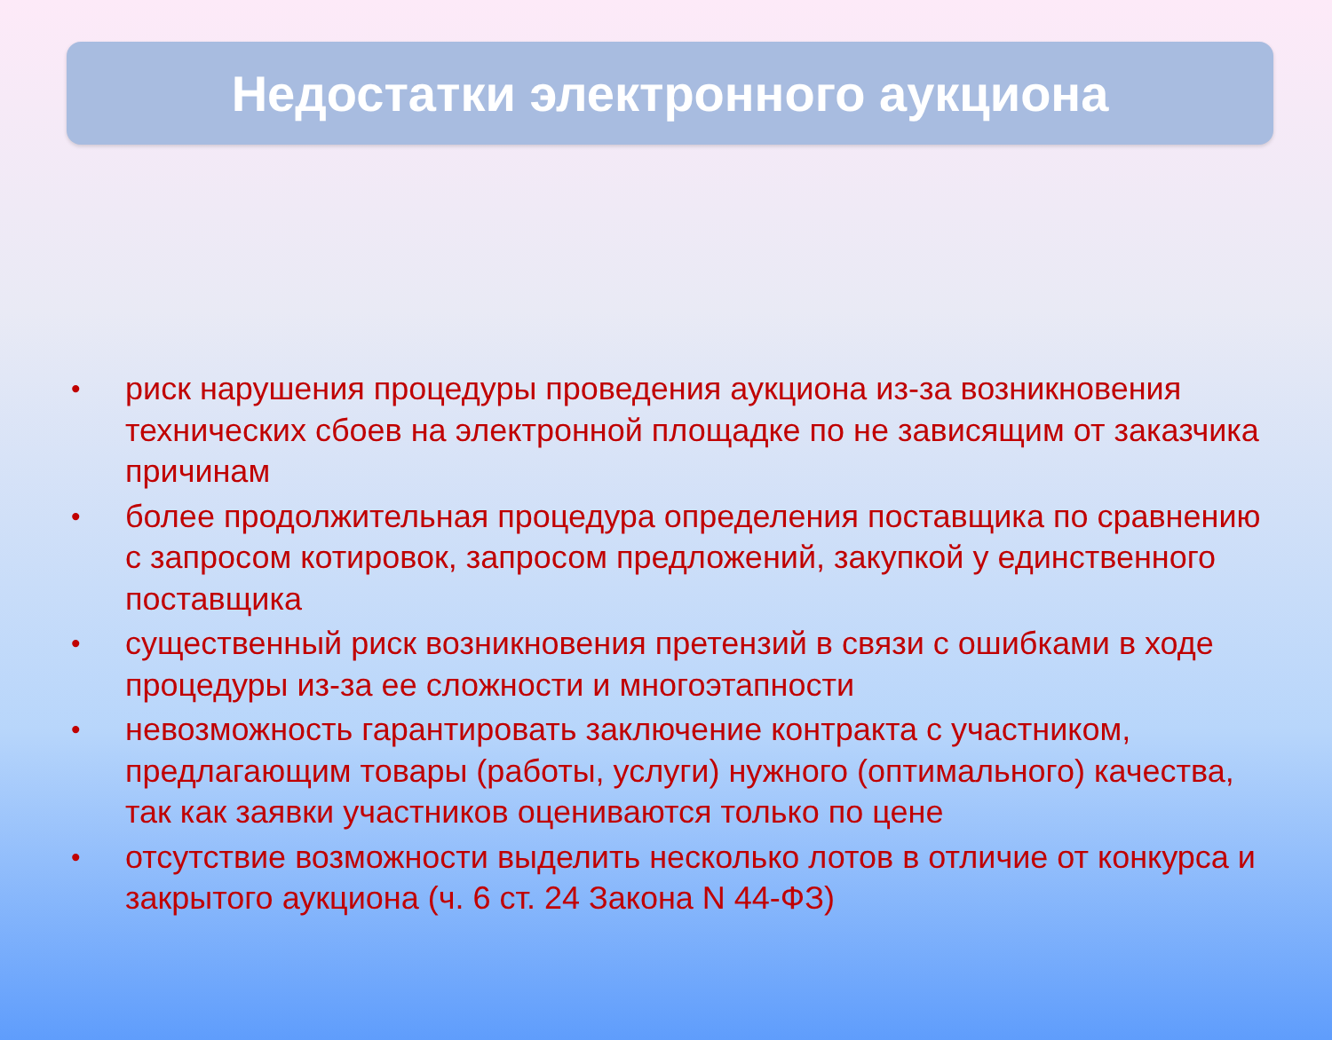Недостатки электронного аукциона
• риск нарушения процедуры проведения аукциона из-за возникновения технических сбоев на электронной площадке по не зависящим от заказчика причинам
• более продолжительная процедура определения поставщика по сравнению с запросом котировок, запросом предложений, закупкой у единственного поставщика
• существенный риск возникновения претензий в связи с ошибками в ходе процедуры из-за ее сложности и многоэтапности
• невозможность гарантировать заключение контракта с участником, предлагающим товары (работы, услуги) нужного (оптимального) качества, так как заявки участников оцениваются только по цене
• отсутствие возможности выделить несколько лотов в отличие от конкурса и закрытого аукциона (ч. 6 ст. 24 Закона N 44-ФЗ)